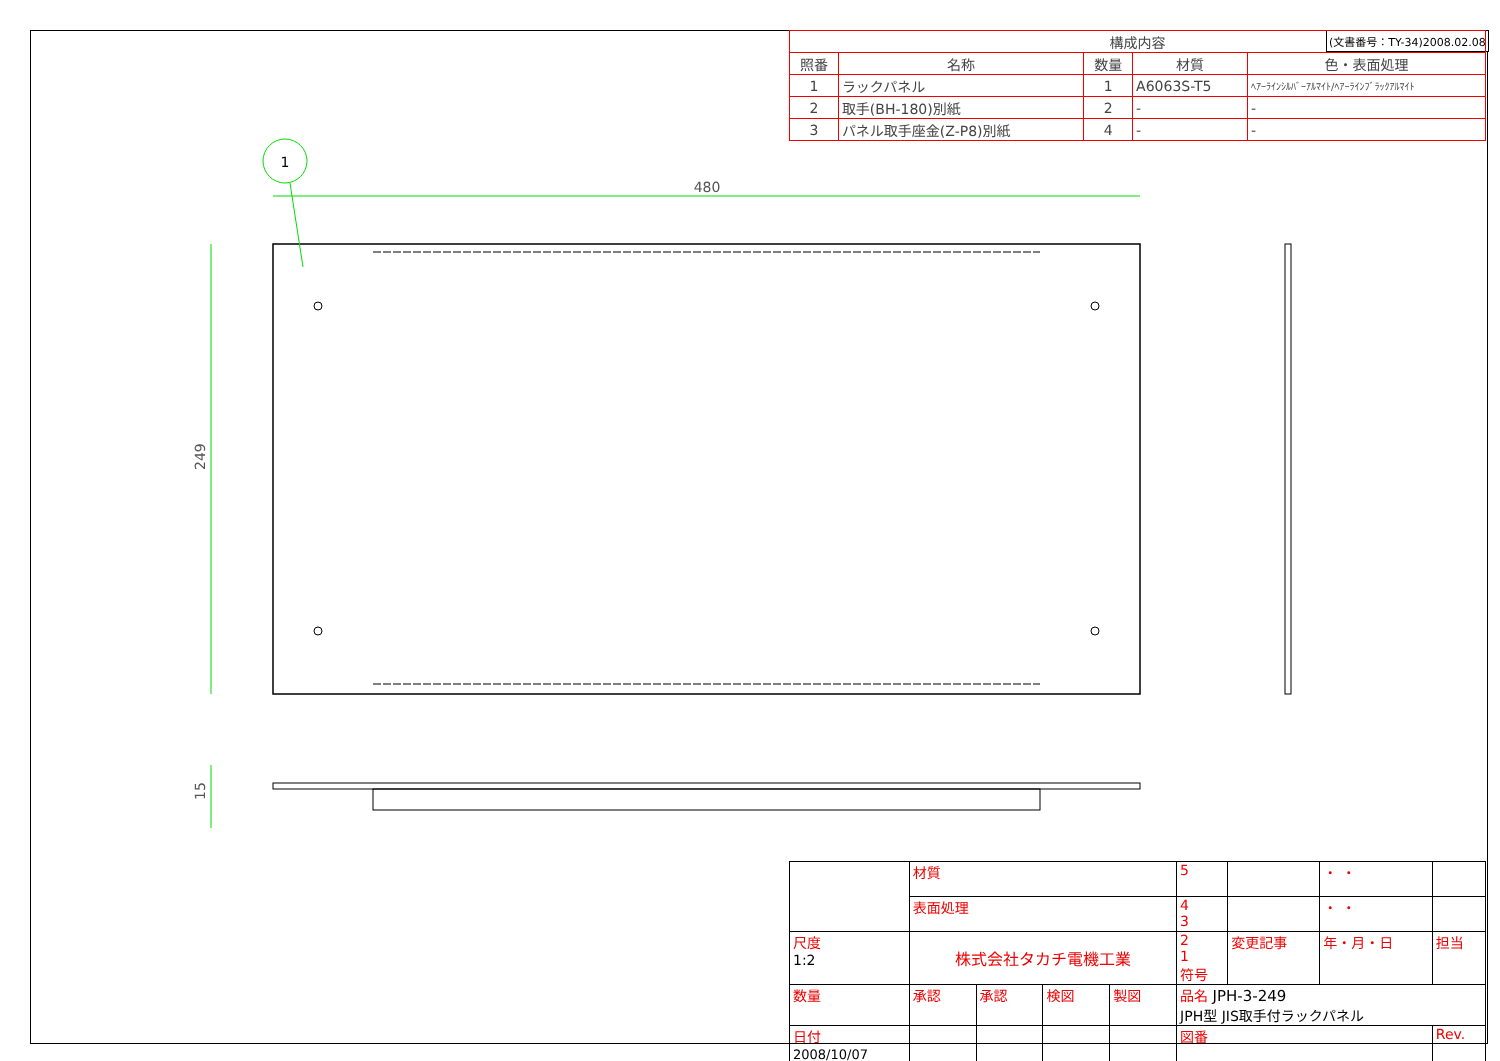480
249
15
1
(文書番号：TY-34)2008.02.08
| 構成内容 | | | | |
| 照番 | 名称 | 数量 | 材質 | 色・表面処理 |
| 1 | ラックパネル | 1 | A6063S-T5 | ﾍｱｰﾗｲﾝｼﾙﾊﾞｰｱﾙﾏｲﾄ/ﾍｱｰﾗｲﾝﾌﾞﾗｯｸｱﾙﾏｲﾄ |
| 2 | 取手(BH-180)別紙 | 2 | - | - |
| 3 | パネル取手座金(Z-P8)別紙 | 4 | - | - |
| | 材質 | | | | 5 | | ・ ・ | |
| | 表面処理 | | | | 4 3 | | ・ ・ | |
| 尺度 1:2 | 株式会社タカチ電機工業 | | | | 2 1 符号 | 変更記事 | 年・月・日 | 担当 |
| 数量 | 承認 | 承認 | 検図 | 製図 | 品名 JPH-3-249 JPH型 JIS取手付ラックパネル | | | |
| 日付 2008/10/07 | | | | | 図番 | | | Rev. |